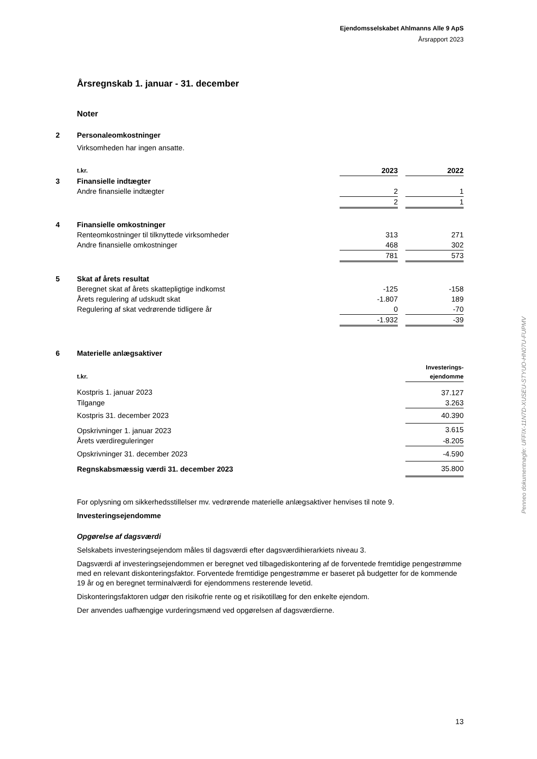Ejendomsselskabet Ahlmanns Alle 9 ApS
Årsrapport 2023
Årsregnskab 1. januar - 31. december
Noter
2 Personaleomkostninger
Virksomheden har ingen ansatte.
| | t.kr. | 2023 | | 2022 |
| 3 | Finansielle indtægter | | | |
| | Andre finansielle indtægter | 2 | | 1 |
| | | 2 | | 1 |
| 4 | Finansielle omkostninger | | | |
| | Renteomkostninger til tilknyttede virksomheder | 313 | | 271 |
| | Andre finansielle omkostninger | 468 | | 302 |
| | | 781 | | 573 |
| 5 | Skat af årets resultat | | | |
| | Beregnet skat af årets skattepligtige indkomst | -125 | | -158 |
| | Årets regulering af udskudt skat | -1.807 | | 189 |
| | Regulering af skat vedrørende tidligere år | 0 | | -70 |
| | | -1.932 | | -39 |
6 Materielle anlægsaktiver
| | t.kr. | Investerings- ejendomme |
| | Kostpris 1. januar 2023 | 37.127 |
| | Tilgange | 3.263 |
| | Kostpris 31. december 2023 | 40.390 |
| | Opskrivninger 1. januar 2023 | 3.615 |
| | Årets værdireguleringer | -8.205 |
| | Opskrivninger 31. december 2023 | -4.590 |
| | Regnskabsmæssig værdi 31. december 2023 | 35.800 |
For oplysning om sikkerhedsstillelser mv. vedrørende materielle anlægsaktiver henvises til note 9.
Investeringsejendomme
Opgørelse af dagsværdi
Selskabets investeringsejendom måles til dagsværdi efter dagsværdihierarkiets niveau 3.
Dagsværdi af investeringsejendommen er beregnet ved tilbagediskontering af de forventede fremtidige pengestrømme med en relevant diskonteringsfaktor. Forventede fremtidige pengestrømme er baseret på budgetter for de kommende 19 år og en beregnet terminalværdi for ejendommens resterende levetid.
Diskonteringsfaktoren udgør den risikofrie rente og et risikotillæg for den enkelte ejendom.
Der anvendes uafhængige vurderingsmænd ved opgørelsen af dagsværdierne.
Penneo dokumentnøgle: UFFIX-11N7D-XUSEU-STYUO-HN07U-FUPMV
13